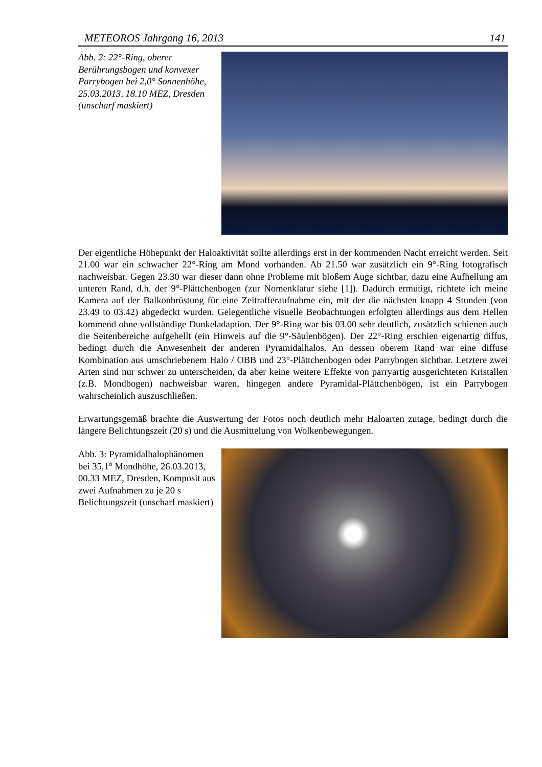METEOROS Jahrgang 16, 2013 141
Abb. 2: 22°-Ring, oberer Berührungsbogen und konvexer Parrybogen bei 2,0° Sonnenhöhe, 25.03.2013, 18.10 MEZ, Dresden (unscharf maskiert)
Der eigentliche Höhepunkt der Haloaktivität sollte allerdings erst in der kommenden Nacht erreicht werden. Seit 21.00 war ein schwacher 22°-Ring am Mond vorhanden. Ab 21.50 war zusätzlich ein 9°-Ring fotografisch nachweisbar. Gegen 23.30 war dieser dann ohne Probleme mit bloßem Auge sichtbar, dazu eine Aufhellung am unteren Rand, d.h. der 9°-Plättchenbogen (zur Nomenklatur siehe [1]). Dadurch ermutigt, richtete ich meine Kamera auf der Balkonbrüstung für eine Zeitrafferaufnahme ein, mit der die nächsten knapp 4 Stunden (von 23.49 to 03.42) abgedeckt wurden. Gelegentliche visuelle Beobachtungen erfolgten allerdings aus dem Hellen kommend ohne vollständige Dunkeladaption. Der 9°-Ring war bis 03.00 sehr deutlich, zusätzlich schienen auch die Seitenbereiche aufgehellt (ein Hinweis auf die 9°-Säulenbögen). Der 22°-Ring erschien eigenartig diffus, bedingt durch die Anwesenheit der anderen Pyramidalhalos. An dessen oberem Rand war eine diffuse Kombination aus umschriebenem Halo / OBB und 23°-Plättchenbogen oder Parrybogen sichtbar. Letztere zwei Arten sind nur schwer zu unterscheiden, da aber keine weitere Effekte von parryartig ausgerichteten Kristallen (z.B. Mondbogen) nachweisbar waren, hingegen andere Pyramidal-Plättchenbögen, ist ein Parrybogen wahrscheinlich auszuschließen.
Erwartungsgemäß brachte die Auswertung der Fotos noch deutlich mehr Haloarten zutage, bedingt durch die längere Belichtungszeit (20 s) und die Ausmittelung von Wolkenbewegungen.
Abb. 3: Pyramidalhalophänomen bei 35,1° Mondhöhe, 26.03.2013, 00.33 MEZ, Dresden, Komposit aus zwei Aufnahmen zu je 20 s Belichtungszeit (unscharf maskiert)